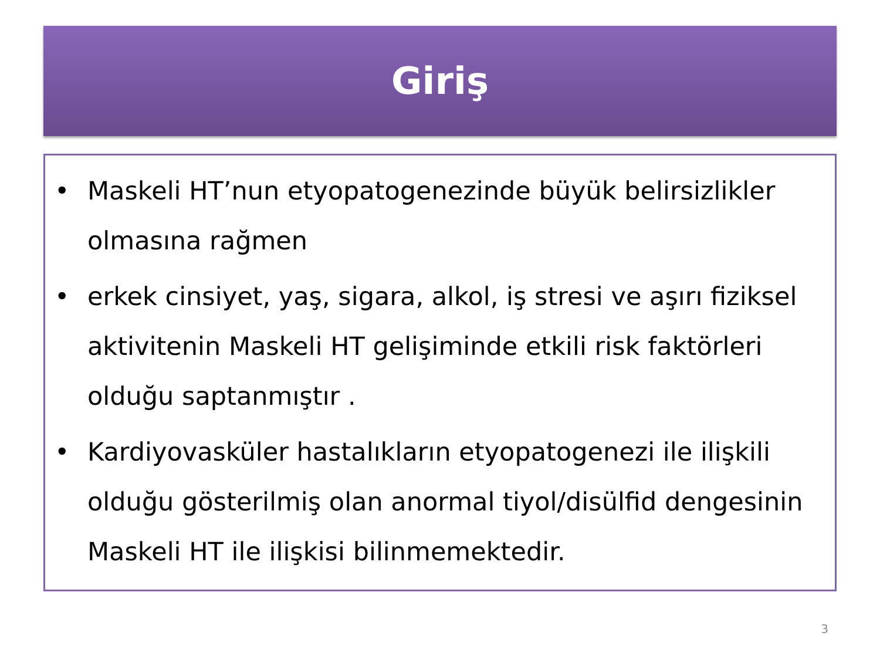Giriş
• Maskeli HT’nun etyopatogenezinde büyük belirsizlikler olmasına rağmen
• erkek cinsiyet, yaş, sigara, alkol, iş stresi ve aşırı fiziksel aktivitenin Maskeli HT gelişiminde etkili risk faktörleri olduğu saptanmıştır .
• Kardiyovasküler hastalıkların etyopatogenezi ile ilişkili olduğu gösterilmiş olan anormal tiyol/disülfid dengesinin Maskeli HT ile ilişkisi bilinmemektedir.
3